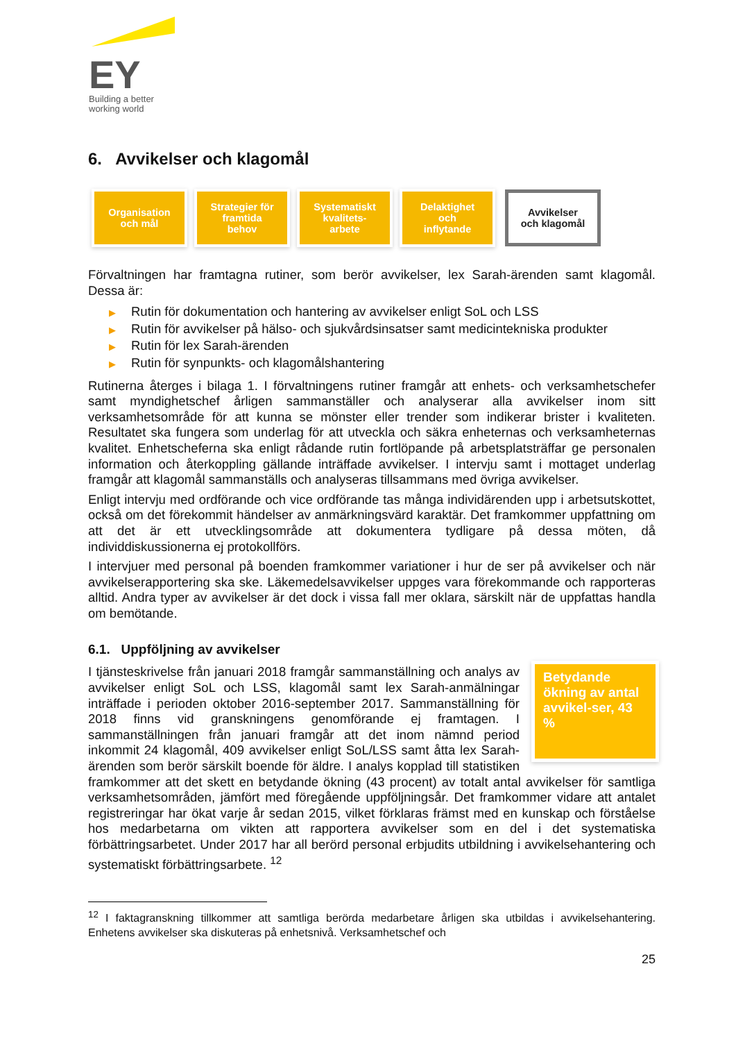EY
Building a better
working world
6. Avvikelser och klagomål
Organisation
och mål
Strategier för
framtida
behov
Systematiskt
kvalitets-
arbete
Delaktighet
och
inflytande
Avvikelser
och klagomål
Förvaltningen har framtagna rutiner, som berör avvikelser, lex Sarah-ärenden samt klagomål. Dessa är:
▶ Rutin för dokumentation och hantering av avvikelser enligt SoL och LSS
▶ Rutin för avvikelser på hälso- och sjukvårdsinsatser samt medicintekniska produkter
▶ Rutin för lex Sarah-ärenden
▶ Rutin för synpunkts- och klagomålshantering
Rutinerna återges i bilaga 1. I förvaltningens rutiner framgår att enhets- och verksamhetschefer samt myndighetschef årligen sammanställer och analyserar alla avvikelser inom sitt verksamhetsområde för att kunna se mönster eller trender som indikerar brister i kvaliteten. Resultatet ska fungera som underlag för att utveckla och säkra enheternas och verksamheternas kvalitet. Enhetscheferna ska enligt rådande rutin fortlöpande på arbetsplatsträffar ge personalen information och återkoppling gällande inträffade avvikelser. I intervju samt i mottaget underlag framgår att klagomål sammanställs och analyseras tillsammans med övriga avvikelser.
Enligt intervju med ordförande och vice ordförande tas många individärenden upp i arbetsutskottet, också om det förekommit händelser av anmärkningsvärd karaktär. Det framkommer uppfattning om att det är ett utvecklingsområde att dokumentera tydligare på dessa möten, då individdiskussionerna ej protokollförs.
I intervjuer med personal på boenden framkommer variationer i hur de ser på avvikelser och när avvikelserapportering ska ske. Läkemedelsavvikelser uppges vara förekommande och rapporteras alltid. Andra typer av avvikelser är det dock i vissa fall mer oklara, särskilt när de uppfattas handla om bemötande.
6.1. Uppföljning av avvikelser
Betydande ökning av antal avvikel-ser, 43 %
I tjänsteskrivelse från januari 2018 framgår sammanställning och analys av avvikelser enligt SoL och LSS, klagomål samt lex Sarah-anmälningar inträffade i perioden oktober 2016-september 2017. Sammanställning för 2018 finns vid granskningens genomförande ej framtagen. I sammanställningen från januari framgår att det inom nämnd period inkommit 24 klagomål, 409 avvikelser enligt SoL/LSS samt åtta lex Sarah-ärenden som berör särskilt boende för äldre. I analys kopplad till statistiken framkommer att det skett en betydande ökning (43 procent) av totalt antal avvikelser för samtliga verksamhetsområden, jämfört med föregående uppföljningsår. Det framkommer vidare att antalet registreringar har ökat varje år sedan 2015, vilket förklaras främst med en kunskap och förståelse hos medarbetarna om vikten att rapportera avvikelser som en del i det systematiska förbättringsarbetet. Under 2017 har all berörd personal erbjudits utbildning i avvikelsehantering och systematiskt förbättringsarbete. <sup>12</sup>
<sup>12</sup> I faktagranskning tillkommer att samtliga berörda medarbetare årligen ska utbildas i avvikelsehantering. Enhetens avvikelser ska diskuteras på enhetsnivå. Verksamhetschef och
25